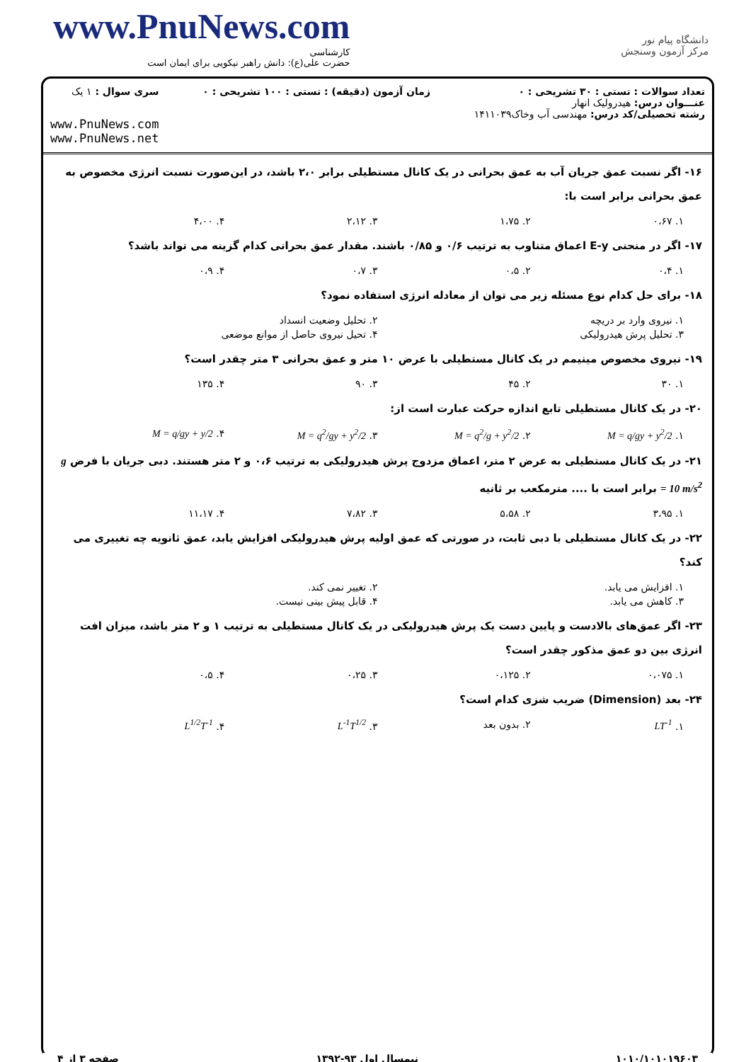www.PnuNews.com
کارشناسی
حضرت علی(ع): دانش راهبر نیکویی برای ایمان است
دانشگاه پیام نور
مرکز آزمون وسنجش
تعداد سوالات : تستی : ۳۰ تشریحی : ۰
عنـــوان درس: هیدرولیک انهار
رشته تحصیلی/کد درس: مهندسی آب وخاک۱۴۱۱۰۳۹
زمان آزمون (دقیقه) : تستی : ۱۰۰ تشریحی : ۰
سری سوال : ۱ یک
www.PnuNews.com
www.PnuNews.net
۱۶- اگر نسبت عمق جریان آب به عمق بحرانی در یک کانال مستطیلی برابر ۲،۰ باشد، در این‌صورت نسبت انرژی مخصوص به عمق بحرانی برابر است با:
۱. ۰،۶۷ ۲. ۱،۷۵ ۳. ۲،۱۲ ۴. ۴،۰۰
۱۷- اگر در منحنی E-y اعماق متناوب به ترتیب ۰/۶ و ۰/۸۵ باشند. مقدار عمق بحرانی کدام گزینه می تواند باشد؟
۱. ۰،۴ ۲. ۰،۵ ۳. ۰،۷ ۴. ۰،۹
۱۸- برای حل کدام نوع مسئله زیر می توان از معادله انرژی استفاده نمود؟
۱. نیروی وارد بر دریچه ۲. تحلیل وضعیت انسداد
۳. تحلیل پرش هیدرولیکی ۴. تحیل نیروی حاصل از موانع موضعی
۱۹- نیروی مخصوص مینیمم در یک کانال مستطیلی با عرض ۱۰ متر و عمق بحرانی ۳ متر چقدر است؟
۱. ۳۰ ۲. ۴۵ ۳. ۹۰ ۴. ۱۳۵
۲۰- در یک کانال مستطیلی تابع اندازه حرکت عبارت است از:
۱. M = q/gy + y<sup>2</sup>/2 ۲. M = q<sup>2</sup>/g + y<sup>2</sup>/2 ۳. M = q<sup>2</sup>/gy + y<sup>2</sup>/2 ۴. M = q/gy + y/2
۲۱- در یک کانال مستطیلی به عرض ۲ متر، اعماق مزدوج پرش هیدرولیکی به ترتیب ۰،۶ و ۲ متر هستند. دبی جریان با فرض g = 10 m/s<sup>2</sup> برابر است با .... مترمکعب بر ثانیه
۱. ۳،۹۵ ۲. ۵،۵۸ ۳. ۷،۸۲ ۴. ۱۱،۱۷
۲۲- در یک کانال مستطیلی با دبی ثابت، در صورتی که عمق اولیه پرش هیدرولیکی افزایش یابد، عمق ثانویه چه تغییری می کند؟
۱. افزایش می یابد. ۲. تغییر نمی کند.
۳. کاهش می یابد. ۴. قابل پیش بینی نیست.
۲۳- اگر عمق‌های بالادست و پایین دست یک پرش هیدرولیکی در یک کانال مستطیلی به ترتیب ۱ و ۲ متر باشد، میزان افت انرژی بین دو عمق مذکور چقدر است؟
۱. ۰،۰۷۵ ۲. ۰،۱۲۵ ۳. ۰،۲۵ ۴. ۰،۵
۲۴- بعد (Dimension) ضریب شزی کدام است؟
۱. LT<sup>-1</sup> ۲. بدون بعد ۳. L<sup>-1</sup>T<sup>1/2</sup> ۴. L<sup>1/2</sup>T<sup>-1</sup>
۱۰۱۰/۱۰۱۰۱۹۶۰۳ نیمسال اول ۹۳-۱۳۹۲ صفحه ۳ از ۴